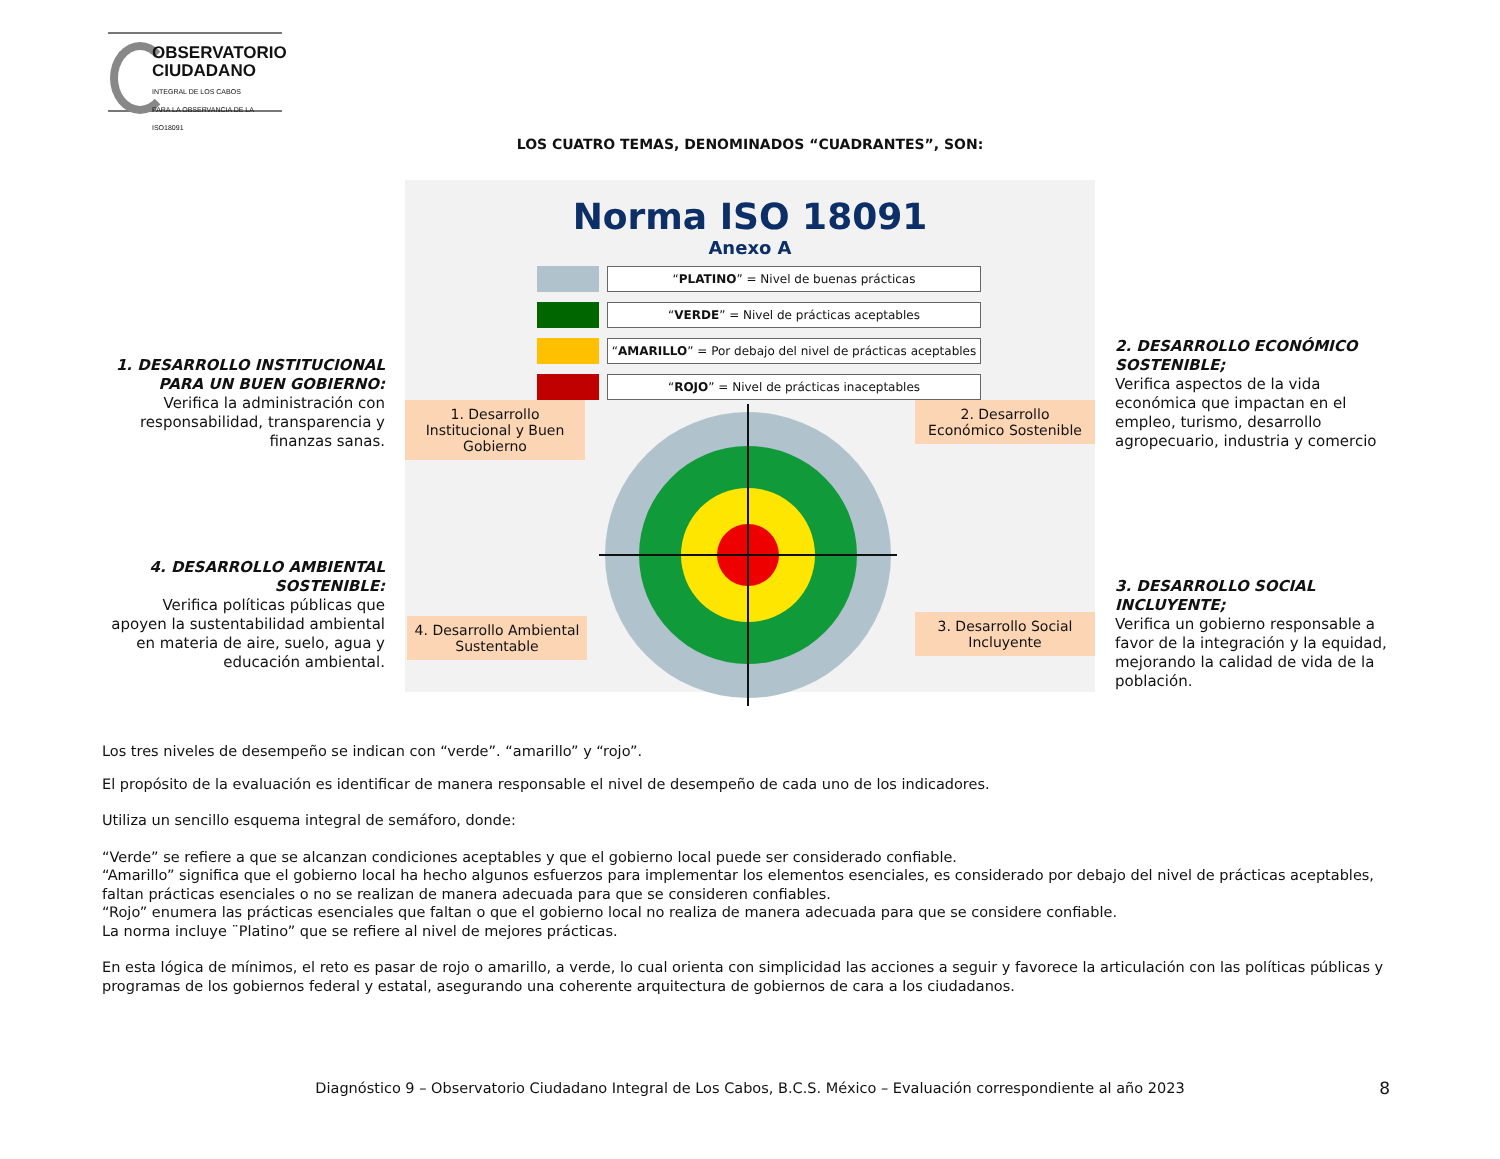OBSERVATORIO
CIUDADANO
INTEGRAL DE LOS CABOS
PARA LA OBSERVANCIA DE LA ISO18091
LOS CUATRO TEMAS, DENOMINADOS “CUADRANTES”, SON:
1. DESARROLLO INSTITUCIONAL PARA UN BUEN GOBIERNO:
Verifica la administración con responsabilidad, transparencia y finanzas sanas.
2. DESARROLLO ECONÓMICO SOSTENIBLE;
Verifica aspectos de la vida económica que impactan en el empleo, turismo, desarrollo agropecuario, industria y comercio
Norma ISO 18091
Anexo A
“PLATINO” = Nivel de buenas prácticas
“VERDE” = Nivel de prácticas aceptables
“AMARILLO” = Por debajo del nivel de prácticas aceptables
“ROJO” = Nivel de prácticas inaceptables
1. Desarrollo Institucional y Buen Gobierno
2. Desarrollo Económico Sostenible
4. Desarrollo Ambiental Sustentable
3. Desarrollo Social Incluyente
4. DESARROLLO AMBIENTAL SOSTENIBLE:
Verifica políticas públicas que apoyen la sustentabilidad ambiental en materia de aire, suelo, agua y educación ambiental.
3. DESARROLLO SOCIAL INCLUYENTE;
Verifica un gobierno responsable a favor de la integración y la equidad, mejorando la calidad de vida de la población.
Los tres niveles de desempeño se indican con “verde”. “amarillo” y “rojo”.
El propósito de la evaluación es identificar de manera responsable el nivel de desempeño de cada uno de los indicadores.
Utiliza un sencillo esquema integral de semáforo, donde:
“Verde” se refiere a que se alcanzan condiciones aceptables y que el gobierno local puede ser considerado confiable.
“Amarillo” significa que el gobierno local ha hecho algunos esfuerzos para implementar los elementos esenciales, es considerado por debajo del nivel de prácticas aceptables, faltan prácticas esenciales o no se realizan de manera adecuada para que se consideren confiables.
“Rojo” enumera las prácticas esenciales que faltan o que el gobierno local no realiza de manera adecuada para que se considere confiable.
La norma incluye ¨Platino” que se refiere al nivel de mejores prácticas.
En esta lógica de mínimos, el reto es pasar de rojo o amarillo, a verde, lo cual orienta con simplicidad las acciones a seguir y favorece la articulación con las políticas públicas y programas de los gobiernos federal y estatal, asegurando una coherente arquitectura de gobiernos de cara a los ciudadanos.
Diagnóstico 9 – Observatorio Ciudadano Integral de Los Cabos, B.C.S. México – Evaluación correspondiente al año 2023 8